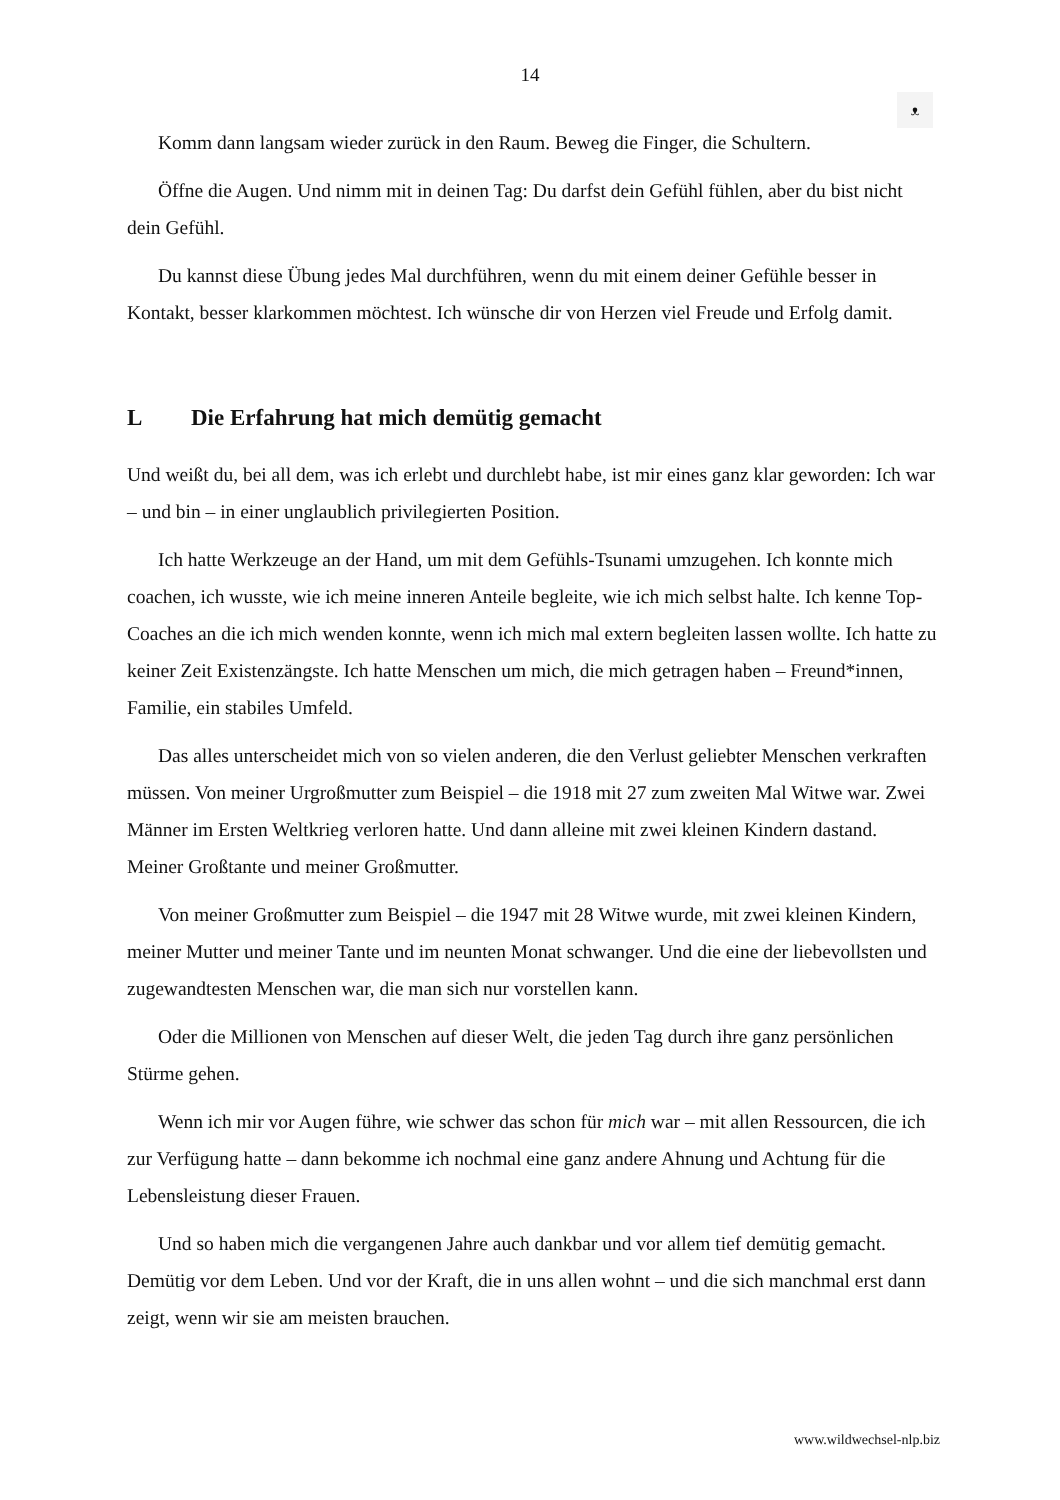14
ᴥ
Komm dann langsam wieder zurück in den Raum. Beweg die Finger, die Schultern.
Öffne die Augen. Und nimm mit in deinen Tag: Du darfst dein Gefühl fühlen, aber du bist nicht dein Gefühl.
Du kannst diese Übung jedes Mal durchführen, wenn du mit einem deiner Gefühle besser in Kontakt, besser klarkommen möchtest. Ich wünsche dir von Herzen viel Freude und Erfolg damit.
L Die Erfahrung hat mich demütig gemacht
Und weißt du, bei all dem, was ich erlebt und durchlebt habe, ist mir eines ganz klar geworden: Ich war – und bin – in einer unglaublich privilegierten Position.
Ich hatte Werkzeuge an der Hand, um mit dem Gefühls-Tsunami umzugehen. Ich konnte mich coachen, ich wusste, wie ich meine inneren Anteile begleite, wie ich mich selbst halte. Ich kenne Top-Coaches an die ich mich wenden konnte, wenn ich mich mal extern begleiten lassen wollte. Ich hatte zu keiner Zeit Existenzängste. Ich hatte Menschen um mich, die mich getragen haben – Freund*innen, Familie, ein stabiles Umfeld.
Das alles unterscheidet mich von so vielen anderen, die den Verlust geliebter Menschen verkraften müssen. Von meiner Urgroßmutter zum Beispiel – die 1918 mit 27 zum zweiten Mal Witwe war. Zwei Männer im Ersten Weltkrieg verloren hatte. Und dann alleine mit zwei kleinen Kindern dastand. Meiner Großtante und meiner Großmutter.
Von meiner Großmutter zum Beispiel – die 1947 mit 28 Witwe wurde, mit zwei kleinen Kindern, meiner Mutter und meiner Tante und im neunten Monat schwanger. Und die eine der liebevollsten und zugewandtesten Menschen war, die man sich nur vorstellen kann.
Oder die Millionen von Menschen auf dieser Welt, die jeden Tag durch ihre ganz persönlichen Stürme gehen.
Wenn ich mir vor Augen führe, wie schwer das schon für mich war – mit allen Ressourcen, die ich zur Verfügung hatte – dann bekomme ich nochmal eine ganz andere Ahnung und Achtung für die Lebensleistung dieser Frauen.
Und so haben mich die vergangenen Jahre auch dankbar und vor allem tief demütig gemacht. Demütig vor dem Leben. Und vor der Kraft, die in uns allen wohnt – und die sich manchmal erst dann zeigt, wenn wir sie am meisten brauchen.
www.wildwechsel-nlp.biz